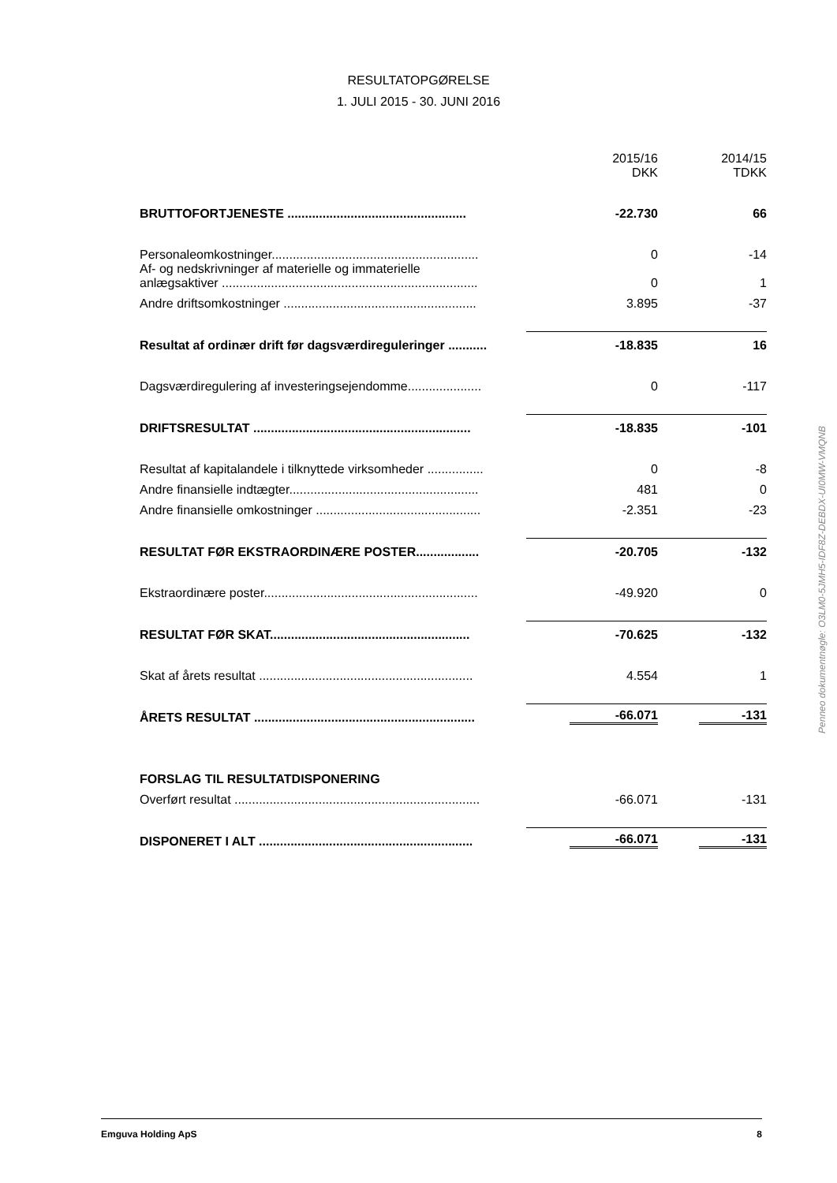RESULTATOPGØRELSE
1. JULI 2015 - 30. JUNI 2016
| | 2015/16 DKK | 2014/15 TDKK |
| BRUTTOFORTJENESTE ................................................... | -22.730 | 66 |
| Personaleomkostninger........................................................... | 0 | -14 |
| Af- og nedskrivninger af materielle og immaterielle anlægsaktiver ......................................................................... | 0 | 1 |
| Andre driftsomkostninger ....................................................... | 3.895 | -37 |
| Resultat af ordinær drift før dagsværdireguleringer ........... | -18.835 | 16 |
| Dagsværdiregulering af investeringsejendomme..................... | 0 | -117 |
| DRIFTSRESULTAT .............................................................. | -18.835 | -101 |
| Resultat af kapitalandele i tilknyttede virksomheder ................ | 0 | -8 |
| Andre finansielle indtægter...................................................... | 481 | 0 |
| Andre finansielle omkostninger ............................................... | -2.351 | -23 |
| RESULTAT FØR EKSTRAORDINÆRE POSTER.................. | -20.705 | -132 |
| Ekstraordinære poster............................................................. | -49.920 | 0 |
| RESULTAT FØR SKAT......................................................... | -70.625 | -132 |
| Skat af årets resultat ............................................................. | 4.554 | 1 |
| ÅRETS RESULTAT ............................................................... | -66.071 | -131 |
| FORSLAG TIL RESULTATDISPONERING | | |
| Overført resultat ...................................................................... | -66.071 | -131 |
| DISPONERET I ALT ............................................................. | -66.071 | -131 |
Penneo dokumentnøgle: O3LM0-5JMH5-IDF8Z-DEBDX-UI0MW-VMQNB
Emguva Holding ApS 8